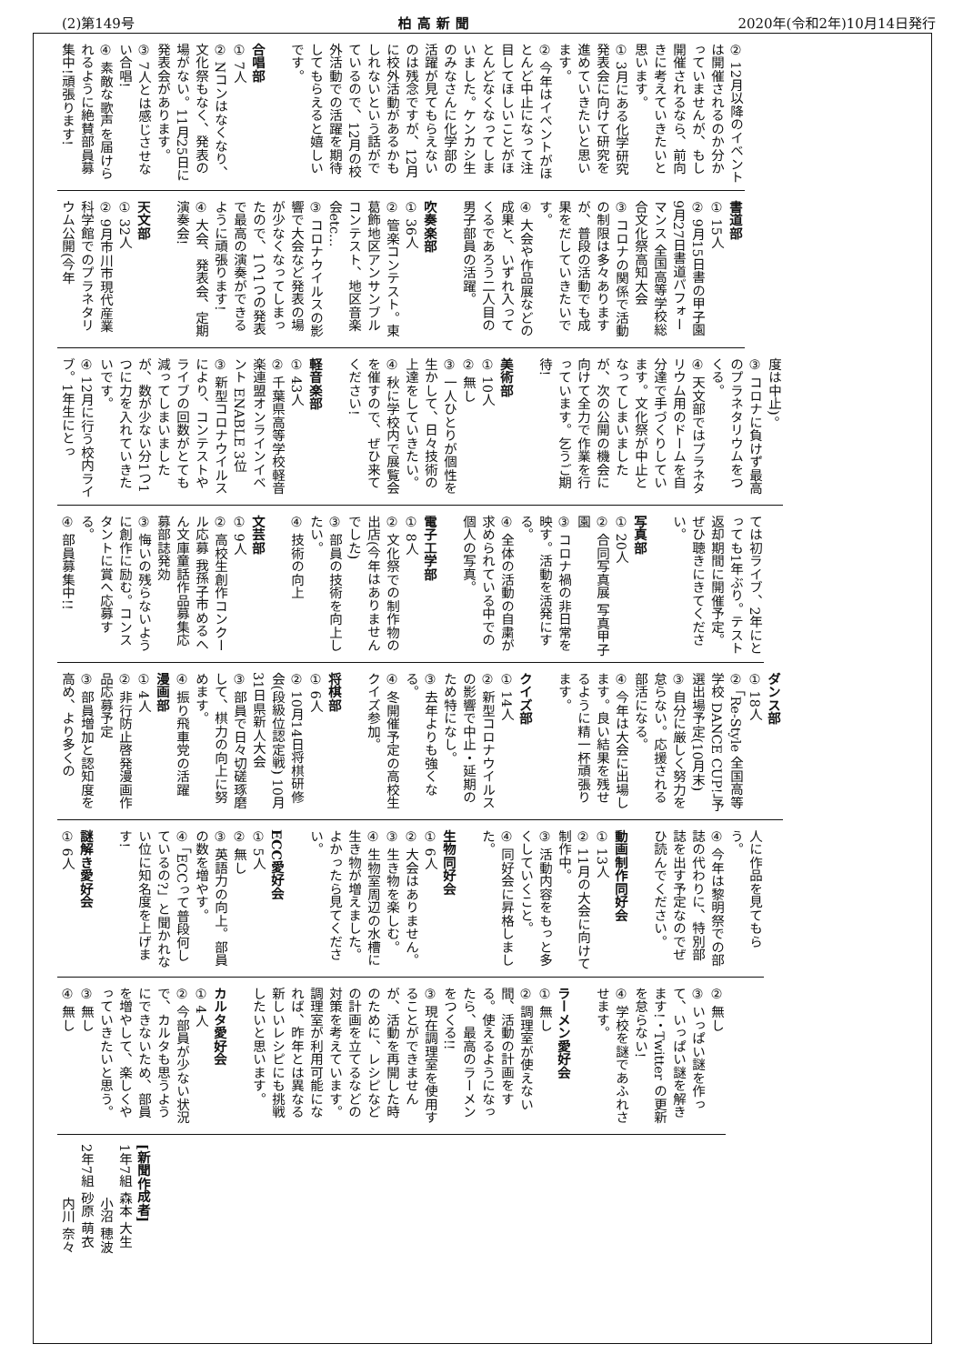(2)第149号 柏高新聞 2020年(令和2年)10月14日発行
② 12月以降のイベントは開催されるのか分かっていませんが、もし開催されるなら、前向きに考えていきたいと思います。
① 3月にある化学研究発表会に向けて研究を進めていきたいと思います。
② 今年はイベントがほとんど中止になって注目してほしいことがほとんどなくなってしまいました。ケンカシ生のみなさんに化学部の活躍が見てもらえないのは残念ですが、12月に校外活動があるかもしれないという話がでているので、12月の校外活動での活躍を期待してもらえると嬉しいです。
合唱部
① 7人
② Nコンはなくなり、文化祭もなく、発表の場がない。11月25日に発表会があります。
③ 7人とは感じさせない合唱!
④ 素敵な歌声を届けられるように絶賛部員募集中!頑張ります!
書道部
① 15人
② 9月15日書の甲子園 9月27日書道パフォーマンス 全国高等学校総合文化祭高知大会
③ コロナの関係で活動の制限は多々ありますが、普段の活動でも成果をだしていきたいです。
④ 大会や作品展などの成果と、いずれ入ってくるであろう二人目の男子部員の活躍。
吹奏楽部
① 36人
② 管楽コンテスト。東葛飾地区アンサンブルコンテスト、地区音楽会etc…
③ コロナウイルスの影響で大会など発表の場が少なくなってしまったので、1つ1つの発表で最高の演奏ができるように頑張ります!
④ 大会、発表会、定期演奏会!
天文部
① 32人
② 9月市川市現代産業科学館でのプラネタリウム公開(今年
度は中止)。
③ コロナに負けず最高のプラネタリウムをつくる。
④ 天文部ではプラネタリウム用のドームを自分達で手づくりしています。文化祭が中止となってしまいましたが、次の公開の機会に向けて全力で作業を行っています。乞うご期待!
美術部
① 10人
② 無し
③ 一人ひとりが個性を生かして、日々技術の上達をしていきたい。
④ 秋に学校内で展覧会を催すので、ぜひ来てください!
軽音楽部
① 43人
② 千葉県高等学校軽音楽連盟オンラインイベント ENABLE 3位
③ 新型コロナウイルスにより、コンテストやライブの回数がとても減ってしまいましたが、数が少ない分1つ1つに力を入れていきたいです。
④ 12月に行う校内ライブ。1年生にとっ
ては初ライブ、2年にとっても1年ぶり。テスト返却期間に開催予定。ぜひ聴きにきてください。
写真部
① 20人
② 合同写真展 写真甲子園
③ コロナ禍の非日常を映す。活動を活発にする。
④ 全体の活動の自粛が求められている中での個人の写真。
電子工学部
① 8人
② 文化祭での制作物の出店(今年はありませんでした)
③ 部員の技術を向上したい。
④ 技術の向上
文芸部
① 9人
② 高校生創作コンクール応募 我孫子市めるへん文庫童話作品募集応募部誌発効
③ 悔いの残らないように創作に励む。コンスタントに賞へ応募する。
④ 部員募集中!!
ダンス部
① 18人
② 「Re-Style 全国高等学校 DANCE CUP!」予選出場予定(10月末)
③ 自分に厳しく努力を怠らない。応援される部活になる。
④ 今年は大会に出場します。良い結果を残せるように精一杯頑張ります。
クイズ部
① 14人
② 新型コロナウイルスの影響で中止・延期のため特になし。
③ 去年よりも強くなる。
④ 冬開催予定の高校生クイズ参加。
将棋部
① 6人
② 10月14日将棋研修会(段級位認定戦) 10月31日県新人大会
③ 部員で日々切磋琢磨して、棋力の向上に努めます。
④ 振り飛車党の活躍
漫画部
① 4人
② 非行防止啓発漫画作品応募予定
③ 部員増加と認知度を高め、より多くの
人に作品を見てもらう。
④ 今年は黎明祭での部誌の代わりに、特別部誌を出す予定なのでぜひ読んでください。
動画制作同好会
① 13人
② 11月の大会に向けて制作中。
③ 活動内容をもっと多くしていくこと。
④ 同好会に昇格しました。
生物同好会
① 6人
② 大会はありません。
③ 生き物を楽しむ。
④ 生物室周辺の水槽に生き物が増えました。よかったら見てください。
ECC愛好会
① 5人
② 無し
③ 英語力の向上。部員の数を増やす。
④ 「ECCって普段何しているの?」と聞かれない位に知名度を上げます!
謎解き愛好会
① 6人
② 無し
③ いっぱい謎を作って、いっぱい謎を解きます!・Twitter の更新を怠らない!
④ 学校を謎であふれさせます。
ラーメン愛好会
① 無し
② 調理室が使えない間、活動の計画をする。使えるようになったら、最高のラーメンをつくる!!
③ 現在調理室を使用することができませんが、活動を再開した時のために、レシピなどの計画を立てるなどの対策を考えています。調理室が利用可能になれば、昨年とは異なる新しいレシピにも挑戦したいと思います。
カルタ愛好会
① 4人
② 今部員が少ない状況で、カルタも思うようにできないため、部員を増やして、楽しくやっていきたいと思う。
③ 無し
④ 無し
[新聞作成者]
1年7組 森本 大生
　　　　小沼 穂波
2年7組 砂原 萌衣
　　　　内川 奈々